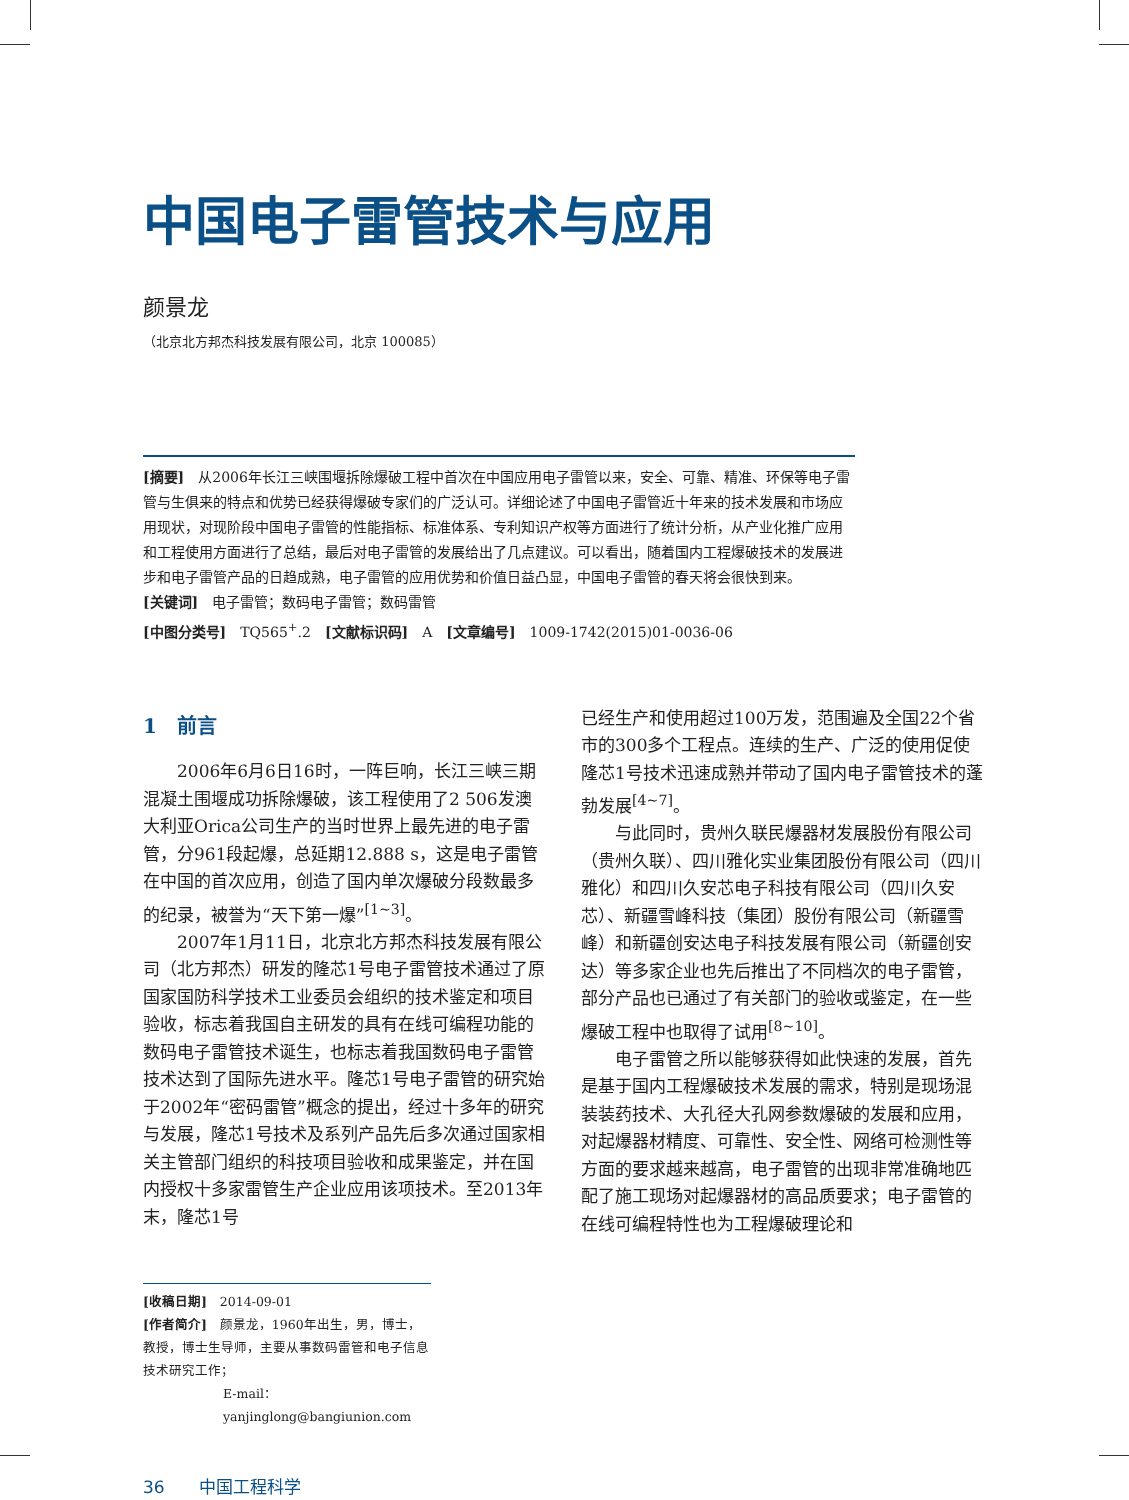中国电子雷管技术与应用
颜景龙
（北京北方邦杰科技发展有限公司，北京 100085）
[摘要]　从2006年长江三峡围堰拆除爆破工程中首次在中国应用电子雷管以来，安全、可靠、精准、环保等电子雷管与生俱来的特点和优势已经获得爆破专家们的广泛认可。详细论述了中国电子雷管近十年来的技术发展和市场应用现状，对现阶段中国电子雷管的性能指标、标准体系、专利知识产权等方面进行了统计分析，从产业化推广应用和工程使用方面进行了总结，最后对电子雷管的发展给出了几点建议。可以看出，随着国内工程爆破技术的发展进步和电子雷管产品的日趋成熟，电子雷管的应用优势和价值日益凸显，中国电子雷管的春天将会很快到来。
[关键词]　电子雷管；数码电子雷管；数码雷管
[中图分类号]　TQ565<sup>+</sup>.2　[文献标识码]　A　[文章编号]　1009-1742(2015)01-0036-06
1　前言
2006年6月6日16时，一阵巨响，长江三峡三期混凝土围堰成功拆除爆破，该工程使用了2 506发澳大利亚Orica公司生产的当时世界上最先进的电子雷管，分961段起爆，总延期12.888 s，这是电子雷管在中国的首次应用，创造了国内单次爆破分段数最多的纪录，被誉为“天下第一爆”<sup>[1~3]</sup>。
2007年1月11日，北京北方邦杰科技发展有限公司（北方邦杰）研发的隆芯1号电子雷管技术通过了原国家国防科学技术工业委员会组织的技术鉴定和项目验收，标志着我国自主研发的具有在线可编程功能的数码电子雷管技术诞生，也标志着我国数码电子雷管技术达到了国际先进水平。隆芯1号电子雷管的研究始于2002年“密码雷管”概念的提出，经过十多年的研究与发展，隆芯1号技术及系列产品先后多次通过国家相关主管部门组织的科技项目验收和成果鉴定，并在国内授权十多家雷管生产企业应用该项技术。至2013年末，隆芯1号
已经生产和使用超过100万发，范围遍及全国22个省市的300多个工程点。连续的生产、广泛的使用促使隆芯1号技术迅速成熟并带动了国内电子雷管技术的蓬勃发展<sup>[4~7]</sup>。
与此同时，贵州久联民爆器材发展股份有限公司（贵州久联）、四川雅化实业集团股份有限公司（四川雅化）和四川久安芯电子科技有限公司（四川久安芯）、新疆雪峰科技（集团）股份有限公司（新疆雪峰）和新疆创安达电子科技发展有限公司（新疆创安达）等多家企业也先后推出了不同档次的电子雷管，部分产品也已通过了有关部门的验收或鉴定，在一些爆破工程中也取得了试用<sup>[8~10]</sup>。
电子雷管之所以能够获得如此快速的发展，首先是基于国内工程爆破技术发展的需求，特别是现场混装装药技术、大孔径大孔网参数爆破的发展和应用，对起爆器材精度、可靠性、安全性、网络可检测性等方面的要求越来越高，电子雷管的出现非常准确地匹配了施工现场对起爆器材的高品质要求；电子雷管的在线可编程特性也为工程爆破理论和
[收稿日期]　2014-09-01
[作者简介]　颜景龙，1960年出生，男，博士，教授，博士生导师，主要从事数码雷管和电子信息技术研究工作；
E-mail：yanjinglong@bangiunion.com
36　　中国工程科学